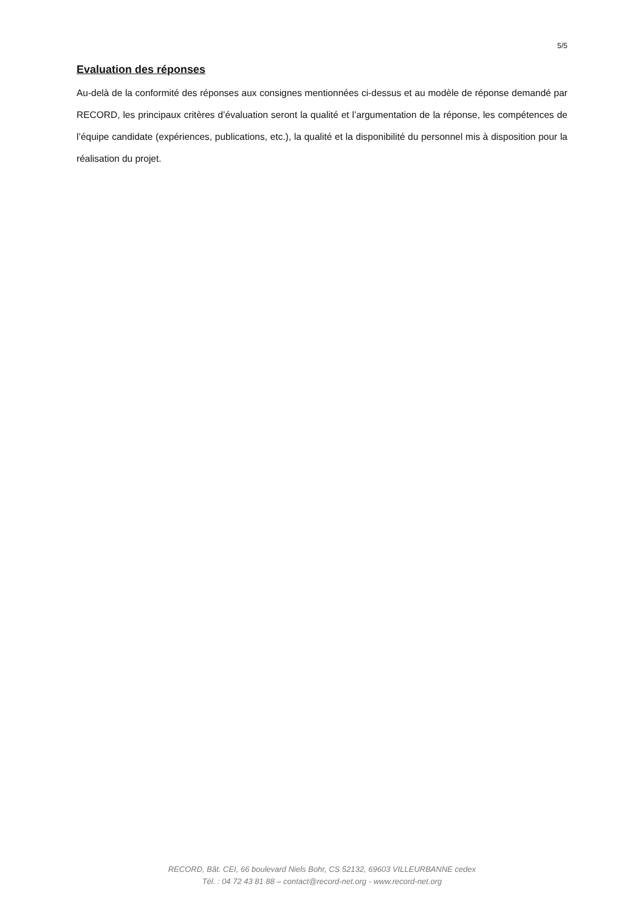5/5
Evaluation des réponses
Au-delà de la conformité des réponses aux consignes mentionnées ci-dessus et au modèle de réponse demandé par RECORD, les principaux critères d’évaluation seront la qualité et l’argumentation de la réponse, les compétences de l’équipe candidate (expériences, publications, etc.), la qualité et la disponibilité du personnel mis à disposition pour la réalisation du projet.
RECORD, Bât. CEI, 66 boulevard Niels Bohr, CS 52132, 69603 VILLEURBANNE cedex
Tél. : 04 72 43 81 88 – contact@record-net.org - www.record-net.org